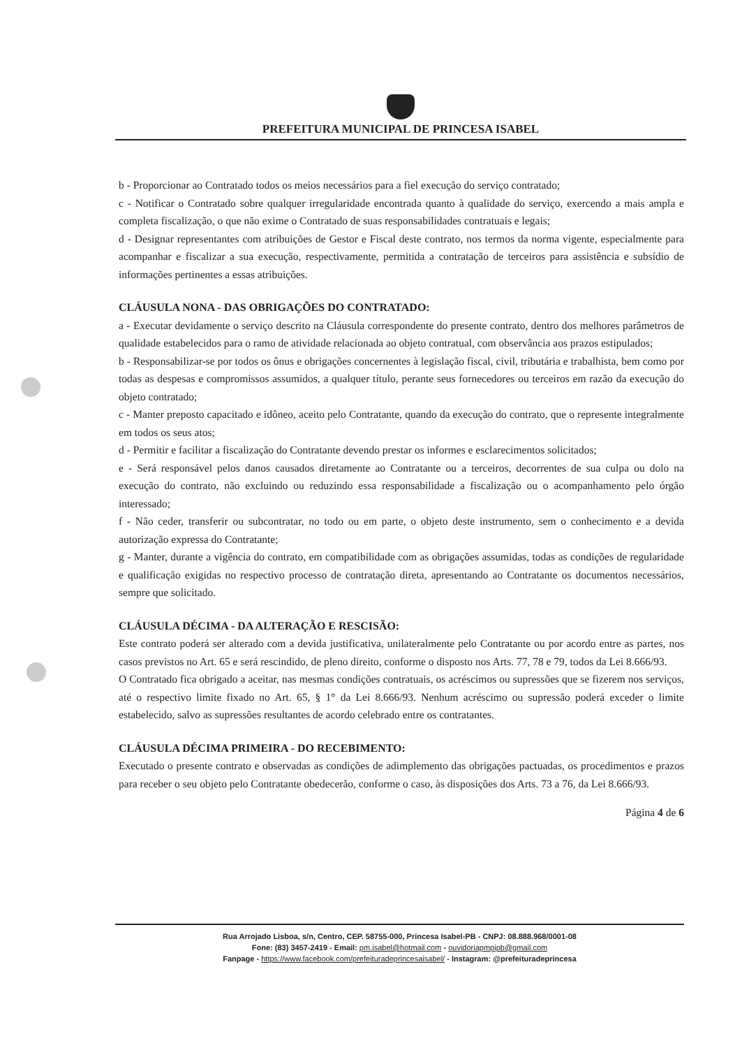PREFEITURA MUNICIPAL DE PRINCESA ISABEL
b - Proporcionar ao Contratado todos os meios necessários para a fiel execução do serviço contratado;
c - Notificar o Contratado sobre qualquer irregularidade encontrada quanto à qualidade do serviço, exercendo a mais ampla e completa fiscalização, o que não exime o Contratado de suas responsabilidades contratuais e legais;
d - Designar representantes com atribuições de Gestor e Fiscal deste contrato, nos termos da norma vigente, especialmente para acompanhar e fiscalizar a sua execução, respectivamente, permitida a contratação de terceiros para assistência e subsídio de informações pertinentes a essas atribuições.
CLÁUSULA NONA - DAS OBRIGAÇÕES DO CONTRATADO:
a - Executar devidamente o serviço descrito na Cláusula correspondente do presente contrato, dentro dos melhores parâmetros de qualidade estabelecidos para o ramo de atividade relacionada ao objeto contratual, com observância aos prazos estipulados;
b - Responsabilizar-se por todos os ônus e obrigações concernentes à legislação fiscal, civil, tributária e trabalhista, bem como por todas as despesas e compromissos assumidos, a qualquer título, perante seus fornecedores ou terceiros em razão da execução do objeto contratado;
c - Manter preposto capacitado e idôneo, aceito pelo Contratante, quando da execução do contrato, que o represente integralmente em todos os seus atos;
d - Permitir e facilitar a fiscalização do Contratante devendo prestar os informes e esclarecimentos solicitados;
e - Será responsável pelos danos causados diretamente ao Contratante ou a terceiros, decorrentes de sua culpa ou dolo na execução do contrato, não excluindo ou reduzindo essa responsabilidade a fiscalização ou o acompanhamento pelo órgão interessado;
f - Não ceder, transferir ou subcontratar, no todo ou em parte, o objeto deste instrumento, sem o conhecimento e a devida autorização expressa do Contratante;
g - Manter, durante a vigência do contrato, em compatibilidade com as obrigações assumidas, todas as condições de regularidade e qualificação exigidas no respectivo processo de contratação direta, apresentando ao Contratante os documentos necessários, sempre que solicitado.
CLÁUSULA DÉCIMA - DA ALTERAÇÃO E RESCISÃO:
Este contrato poderá ser alterado com a devida justificativa, unilateralmente pelo Contratante ou por acordo entre as partes, nos casos previstos no Art. 65 e será rescindido, de pleno direito, conforme o disposto nos Arts. 77, 78 e 79, todos da Lei 8.666/93.
O Contratado fica obrigado a aceitar, nas mesmas condições contratuais, os acréscimos ou supressões que se fizerem nos serviços, até o respectivo limite fixado no Art. 65, § 1° da Lei 8.666/93. Nenhum acréscimo ou supressão poderá exceder o limite estabelecido, salvo as supressões resultantes de acordo celebrado entre os contratantes.
CLÁUSULA DÉCIMA PRIMEIRA - DO RECEBIMENTO:
Executado o presente contrato e observadas as condições de adimplemento das obrigações pactuadas, os procedimentos e prazos para receber o seu objeto pelo Contratante obedecerão, conforme o caso, às disposições dos Arts. 73 a 76, da Lei 8.666/93.
Página 4 de 6
Rua Arrojado Lisboa, s/n, Centro, CEP. 58755-000, Princesa Isabel-PB - CNPJ: 08.888.968/0001-08
Fone: (83) 3457-2419 - Email: pm.isabel@hotmail.com - ouvidoriapmpipb@gmail.com
Fanpage - https://www.facebook.com/prefeituradeprincesaisabel/ - Instagram: @prefeituradeprincesa